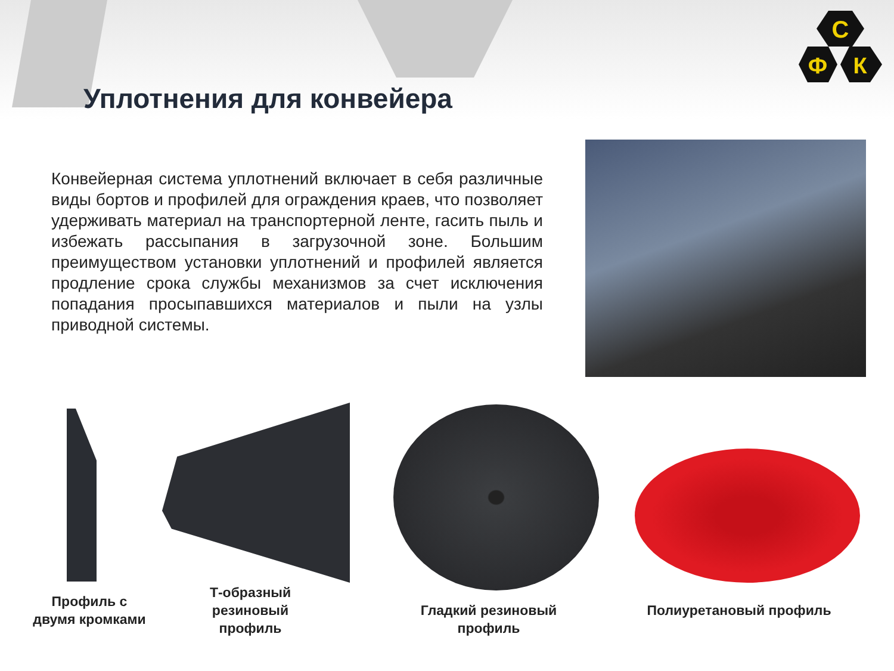С
Ф
К
Уплотнения для конвейера
Конвейерная система уплотнений включает в себя различные виды бортов и профилей для ограждения краев, что позволяет удерживать материал на транспортерной ленте, гасить пыль и избежать рассыпания в загрузочной зоне. Большим преимуществом установки уплотнений и профилей является продление срока службы механизмов за счет исключения попадания просыпавшихся материалов и пыли на узлы приводной системы.
Профиль с
двумя кромками
Т-образный
резиновый
профиль
Гладкий резиновый
профиль
Полиуретановый профиль